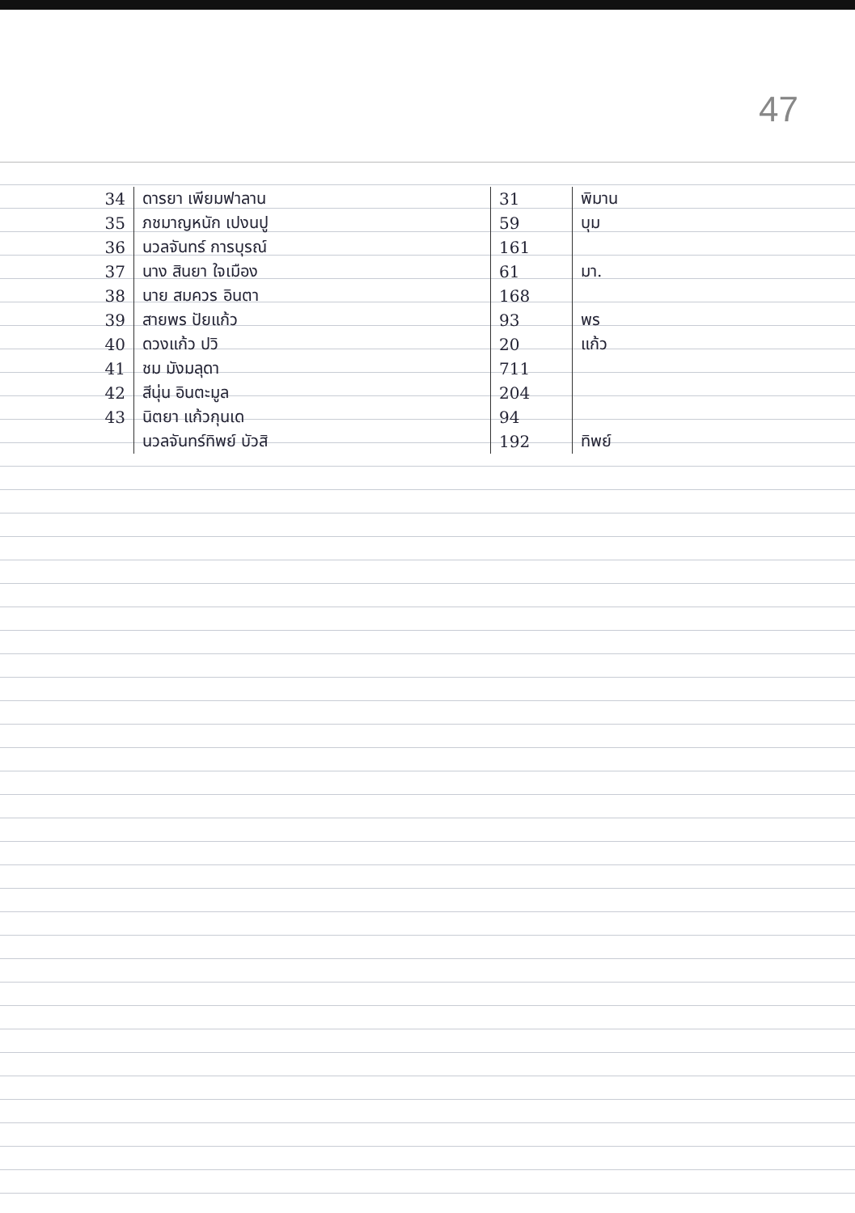47
| 34 | ดารยา เพียมฟาลาน | 31 | พิมาน |
| 35 | ภชมาญหนัก เปงนปู | 59 | บุม |
| 36 | นวลจันทร์ การบุรณ์ | 161 | |
| 37 | นาง สินยา ใจเมือง | 61 | มา. |
| 38 | นาย สมควร อินตา | 168 | |
| 39 | สายพร ปัยแก้ว | 93 | พร |
| 40 | ดวงแก้ว ปวิ | 20 | แก้ว |
| 41 | ชม มังมลุดา | 711 | |
| 42 | สีนุ่น อินตะมูล | 204 | |
| 43 | นิตยา แก้วกุนเด | 94 | |
| | นวลจันทร์ทิพย์ บัวสิ | 192 | ทิพย์ |